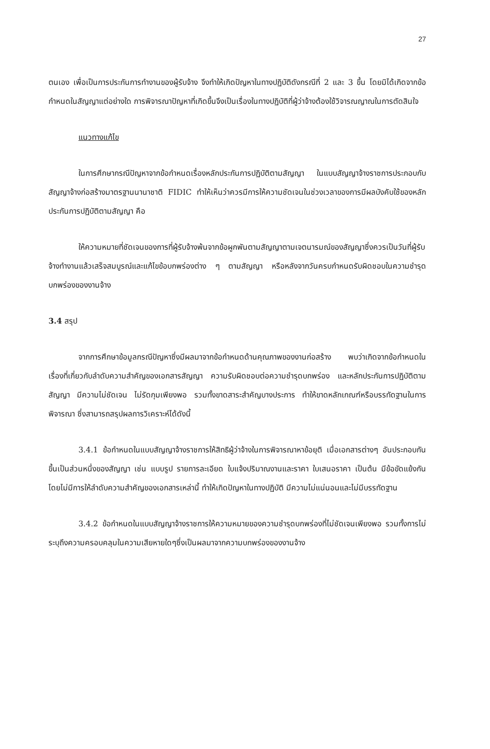27
ตนเอง เพื่อเป็นการประกันการทำงานของผู้รับจ้าง จึงทำให้เกิดปัญหาในทางปฏิบัติดังกรณีที่ 2 และ 3 ขึ้น โดยมิได้เกิดจากข้อกำหนดในสัญญาแต่อย่างใด การพิจารณาปัญหาที่เกิดขึ้นจึงเป็นเรื่องในทางปฏิบัติที่ผู้ว่าจ้างต้องใช้วิจารณญาณในการตัดสินใจ
แนวทางแก้ไข
ในการศึกษากรณีปัญหาจากข้อกำหนดเรื่องหลักประกันการปฏิบัติตามสัญญา ในแบบสัญญาจ้างราชการประกอบกับสัญญาจ้างก่อสร้างมาตรฐานนานาชาติ FIDIC ทำให้เห็นว่าควรมีการให้ความชัดเจนในช่วงเวลาของการมีผลบังคับใช้ของหลักประกันการปฏิบัติตามสัญญา คือ
ให้ความหมายที่ชัดเจนของการที่ผู้รับจ้างพ้นจากข้อผูกพันตามสัญญาตามเจตนารมณ์ของสัญญาซึ่งควรเป็นวันที่ผู้รับจ้างทำงานแล้วเสร็จสมบูรณ์และแก้ไขข้อบกพร่องต่าง ๆ ตามสัญญา หรือหลังจากวันครบกำหนดรับผิดชอบในความชำรุดบกพร่องของงานจ้าง
3.4 สรุป
จากการศึกษาข้อมูลกรณีปัญหาซึ่งมีผลมาจากข้อกำหนดด้านคุณภาพของงานก่อสร้าง พบว่าเกิดจากข้อกำหนดในเรื่องที่เกี่ยวกับลำดับความสำคัญของเอกสารสัญญา ความรับผิดชอบต่อความชำรุดบกพร่อง และหลักประกันการปฏิบัติตามสัญญา มีความไม่ชัดเจน ไม่รัดกุมเพียงพอ รวมทั้งขาดสาระสำคัญบางประการ ทำให้ขาดหลักเกณฑ์หรือบรรทัดฐานในการพิจารณา ซึ่งสามารถสรุปผลการวิเคราะห์ได้ดังนี้
3.4.1 ข้อกำหนดในแบบสัญญาจ้างราชการให้สิทธิผู้ว่าจ้างในการพิจารณาหาข้อยุติ เมื่อเอกสารต่างๆ อันประกอบกันขึ้นเป็นส่วนหนึ่งของสัญญา เช่น แบบรูป รายการละเอียด ใบแจ้งปริมาณงานและราคา ใบเสนอราคา เป็นต้น มีข้อขัดแย้งกัน โดยไม่มีการให้ลำดับความสำคัญของเอกสารเหล่านี้ ทำให้เกิดปัญหาในทางปฏิบัติ มีความไม่แน่นอนและไม่มีบรรทัดฐาน
3.4.2 ข้อกำหนดในแบบสัญญาจ้างราชการให้ความหมายของความชำรุดบกพร่องที่ไม่ชัดเจนเพียงพอ รวมทั้งการไม่ระบุถึงความครอบคลุมในความเสียหายใดๆซึ่งเป็นผลมาจากความบกพร่องของงานจ้าง